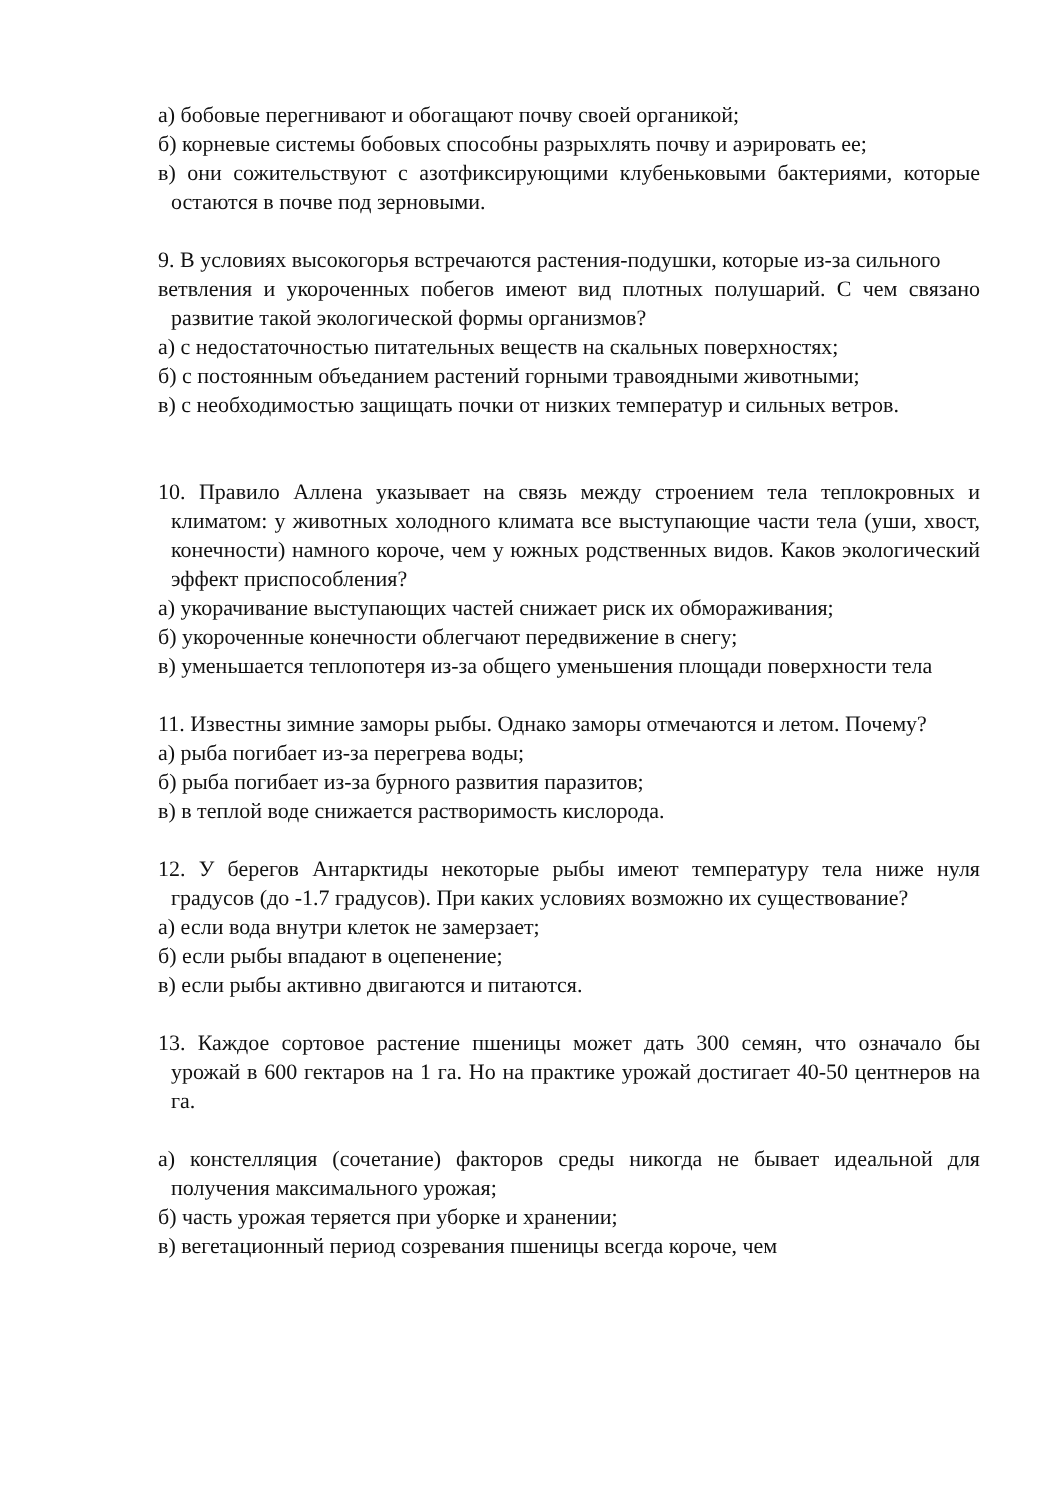а) бобовые перегнивают и обогащают почву своей органикой;
б) корневые системы бобовых способны разрыхлять почву и аэрировать ее;
в) они сожительствуют с азотфиксирующими клубеньковыми бактериями, которые остаются в почве под зерновыми.
9. В условиях высокогорья встречаются растения-подушки, которые из-за сильного
ветвления и укороченных побегов имеют вид плотных полушарий. С чем связано развитие такой экологической формы организмов?
а) с недостаточностью питательных веществ на скальных поверхностях;
б) с постоянным объеданием растений горными травоядными животными;
в) с необходимостью защищать почки от низких температур и сильных ветров.
10. Правило Аллена указывает на связь между строением тела теплокровных и климатом: у животных холодного климата все выступающие части тела (уши, хвост, конечности) намного короче, чем у южных родственных видов. Каков экологический эффект приспособления?
а) укорачивание выступающих частей снижает риск их обмораживания;
б) укороченные конечности облегчают передвижение в снегу;
в) уменьшается теплопотеря из-за общего уменьшения площади поверхности тела
11. Известны зимние заморы рыбы. Однако заморы отмечаются и летом. Почему?
а) рыба погибает из-за перегрева воды;
б) рыба погибает из-за бурного развития паразитов;
в) в теплой воде снижается растворимость кислорода.
12. У берегов Антарктиды некоторые рыбы имеют температуру тела ниже нуля градусов (до -1.7 градусов). При каких условиях возможно их существование?
а) если вода внутри клеток не замерзает;
б) если рыбы впадают в оцепенение;
в) если рыбы активно двигаются и питаются.
13. Каждое сортовое растение пшеницы может дать 300 семян, что означало бы урожай в 600 гектаров на 1 га. Но на практике урожай достигает 40-50 центнеров на га.
а) констелляция (сочетание) факторов среды никогда не бывает идеальной для получения максимального урожая;
б) часть урожая теряется при уборке и хранении;
в) вегетационный период созревания пшеницы всегда короче, чем